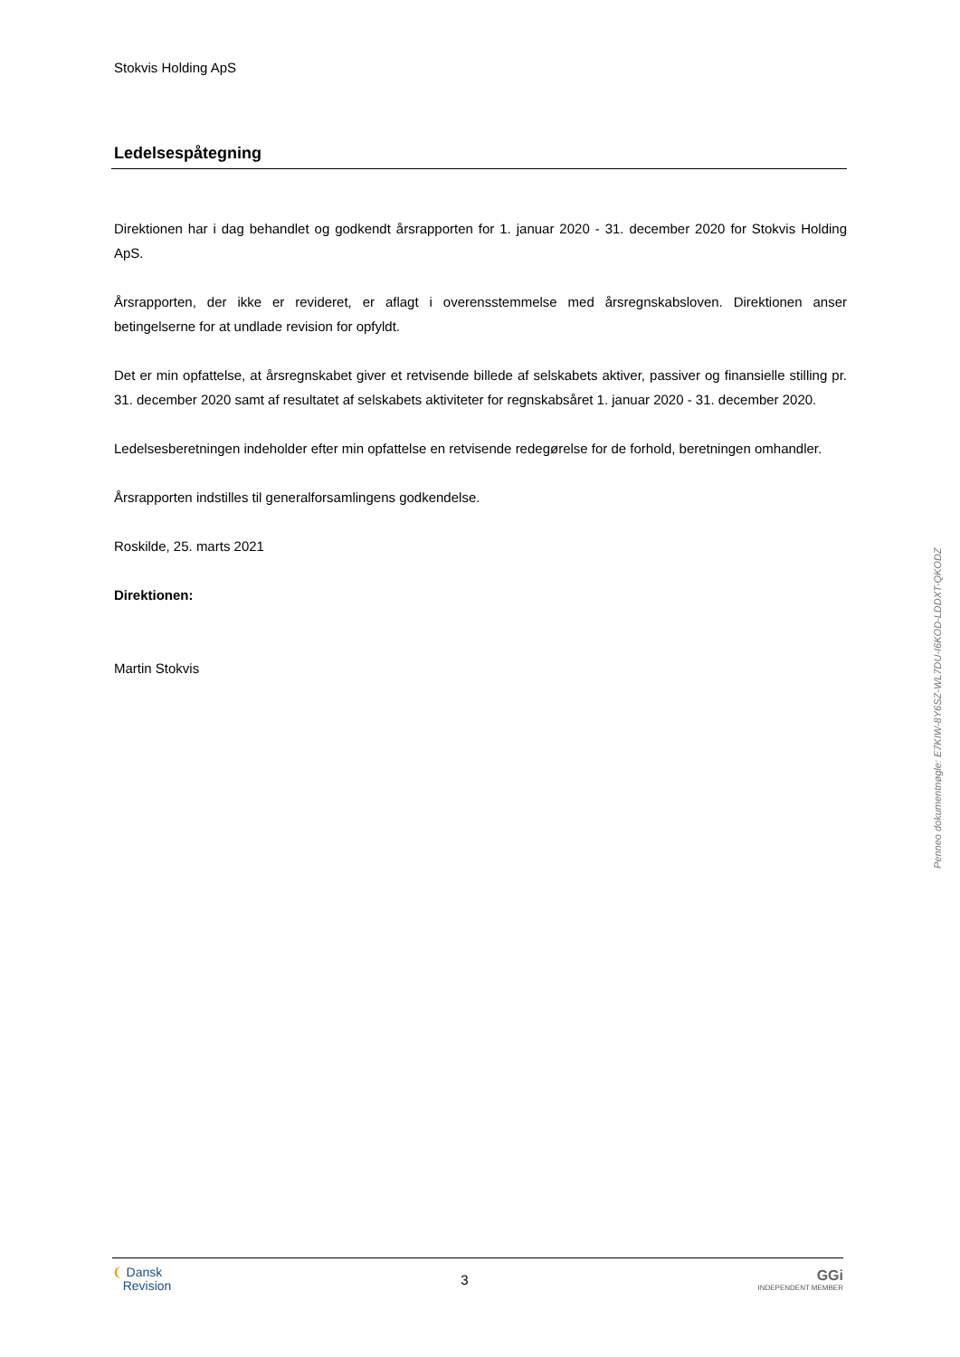Stokvis Holding ApS
Ledelsespåtegning
Direktionen har i dag behandlet og godkendt årsrapporten for 1. januar 2020 - 31. december 2020 for Stokvis Holding ApS.
Årsrapporten, der ikke er revideret, er aflagt i overensstemmelse med årsregnskabsloven. Direktionen anser betingelserne for at undlade revision for opfyldt.
Det er min opfattelse, at årsregnskabet giver et retvisende billede af selskabets aktiver, passiver og finansielle stilling pr. 31. december 2020 samt af resultatet af selskabets aktiviteter for regnskabsåret 1. januar 2020 - 31. december 2020.
Ledelsesberetningen indeholder efter min opfattelse en retvisende redegørelse for de forhold, beretningen omhandler.
Årsrapporten indstilles til generalforsamlingens godkendelse.
Roskilde, 25. marts 2021
Direktionen:
Martin Stokvis
❨ Dansk
Revision
3
GGi
INDEPENDENT MEMBER
Penneo dokumentnøgle: E7KIW-8Y6SZ-WL7DU-I6KOD-LDDXT-QKODZ